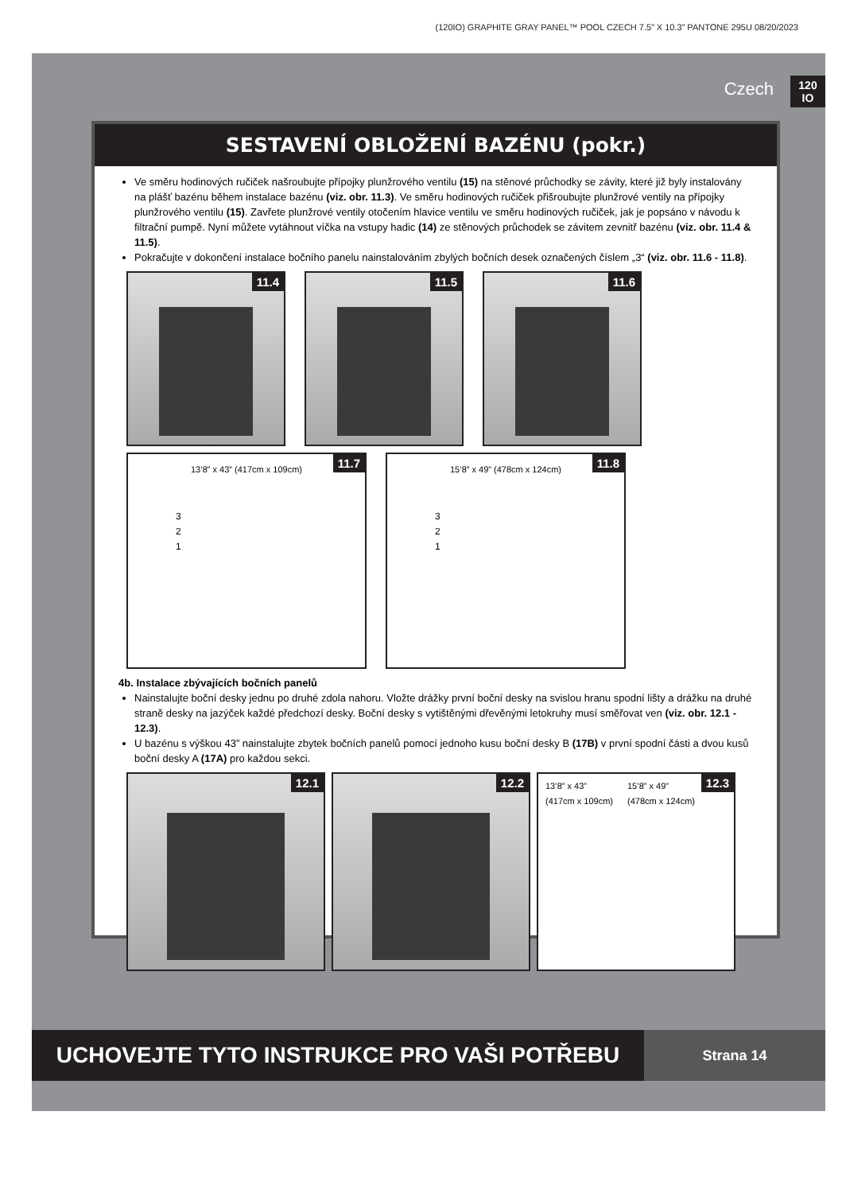(120IO) GRAPHITE GRAY PANEL™ POOL CZECH 7.5” X 10.3” PANTONE 295U 08/20/2023
Czech
120
IO
SESTAVENÍ OBLOŽENÍ BAZÉNU (pokr.)
Ve směru hodinových ručiček našroubujte přípojky plunžrového ventilu (15) na stěnové průchodky se závity, které již byly instalovány na plášť bazénu během instalace bazénu (viz. obr. 11.3). Ve směru hodinových ručiček přišroubujte plunžrové ventily na přípojky plunžrového ventilu (15). Zavřete plunžrové ventily otočením hlavice ventilu ve směru hodinových ručiček, jak je popsáno v návodu k filtrační pumpě. Nyní můžete vytáhnout víčka na vstupy hadic (14) ze stěnových průchodek se závitem zevnitř bazénu (viz. obr. 11.4 & 11.5).
Pokračujte v dokončení instalace bočního panelu nainstalováním zbylých bočních desek označených číslem „3“ (viz. obr. 11.6 - 11.8).
11.4
11.5
11.6
13’8” x 43” (417cm x 109cm)
3
2
1
11.7
15’8” x 49” (478cm x 124cm)
3
2
1
11.8
4b. Instalace zbývajících bočních panelů
Nainstalujte boční desky jednu po druhé zdola nahoru. Vložte drážky první boční desky na svislou hranu spodní lišty a drážku na druhé straně desky na jazýček každé předchozí desky. Boční desky s vytištěnými dřevěnými letokruhy musí směřovat ven (viz. obr. 12.1 - 12.3).
U bazénu s výškou 43” nainstalujte zbytek bočních panelů pomocí jednoho kusu boční desky B (17B) v první spodní části a dvou kusů boční desky A (17A) pro každou sekci.
12.1
12.2
13’8” x 43”
(417cm x 109cm) 15’8” x 49”
(478cm x 124cm)
12.3
UCHOVEJTE TYTO INSTRUKCE PRO VAŠI POTŘEBU
Strana 14